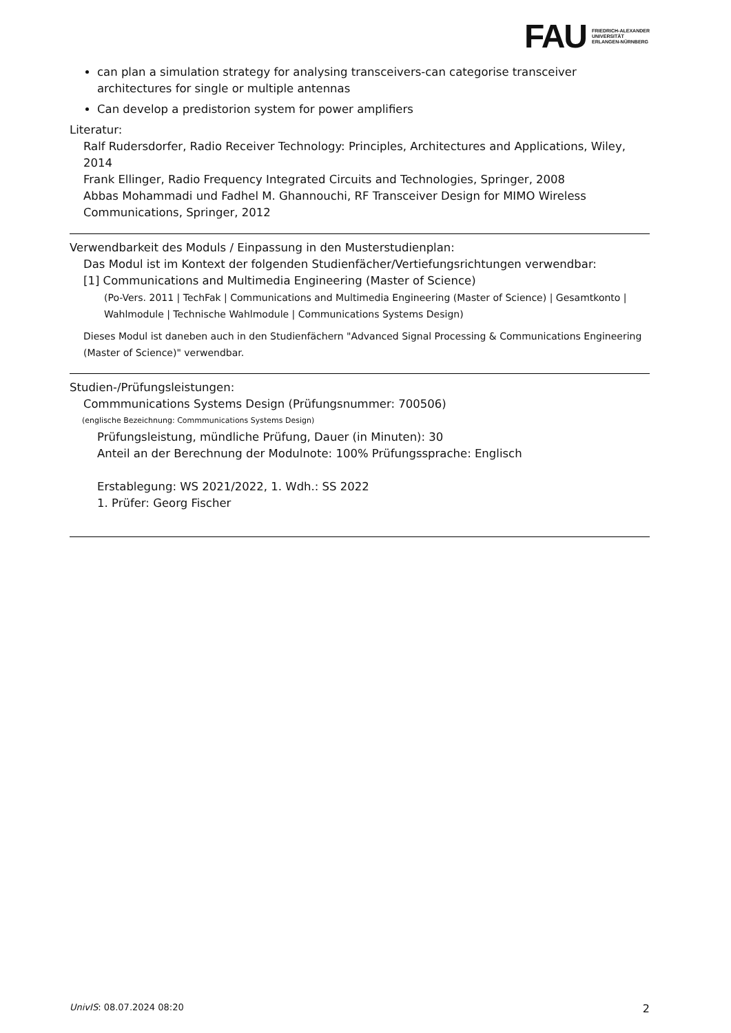FAU FRIEDRICH-ALEXANDER
UNIVERSITÄT
ERLANGEN-NÜRNBERG
can plan a simulation strategy for analysing transceivers-can categorise transceiver architectures for single or multiple antennas
Can develop a predistorion system for power amplifiers
Literatur:
Ralf Rudersdorfer, Radio Receiver Technology: Principles, Architectures and Applications, Wiley, 2014
Frank Ellinger, Radio Frequency Integrated Circuits and Technologies, Springer, 2008
Abbas Mohammadi und Fadhel M. Ghannouchi, RF Transceiver Design for MIMO Wireless Communications, Springer, 2012
Verwendbarkeit des Moduls / Einpassung in den Musterstudienplan:
Das Modul ist im Kontext der folgenden Studienfächer/Vertiefungsrichtungen verwendbar:
[1] Communications and Multimedia Engineering (Master of Science)
(Po-Vers. 2011 | TechFak | Communications and Multimedia Engineering (Master of Science) | Gesamtkonto | Wahlmodule | Technische Wahlmodule | Communications Systems Design)
Dieses Modul ist daneben auch in den Studienfächern "Advanced Signal Processing & Communications Engineering (Master of Science)" verwendbar.
Studien-/Prüfungsleistungen:
Commmunications Systems Design (Prüfungsnummer: 700506)
(englische Bezeichnung: Commmunications Systems Design)
Prüfungsleistung, mündliche Prüfung, Dauer (in Minuten): 30
Anteil an der Berechnung der Modulnote: 100% Prüfungssprache: Englisch
Erstablegung: WS 2021/2022, 1. Wdh.: SS 2022
1. Prüfer: Georg Fischer
UnivIS: 08.07.2024 08:20 2